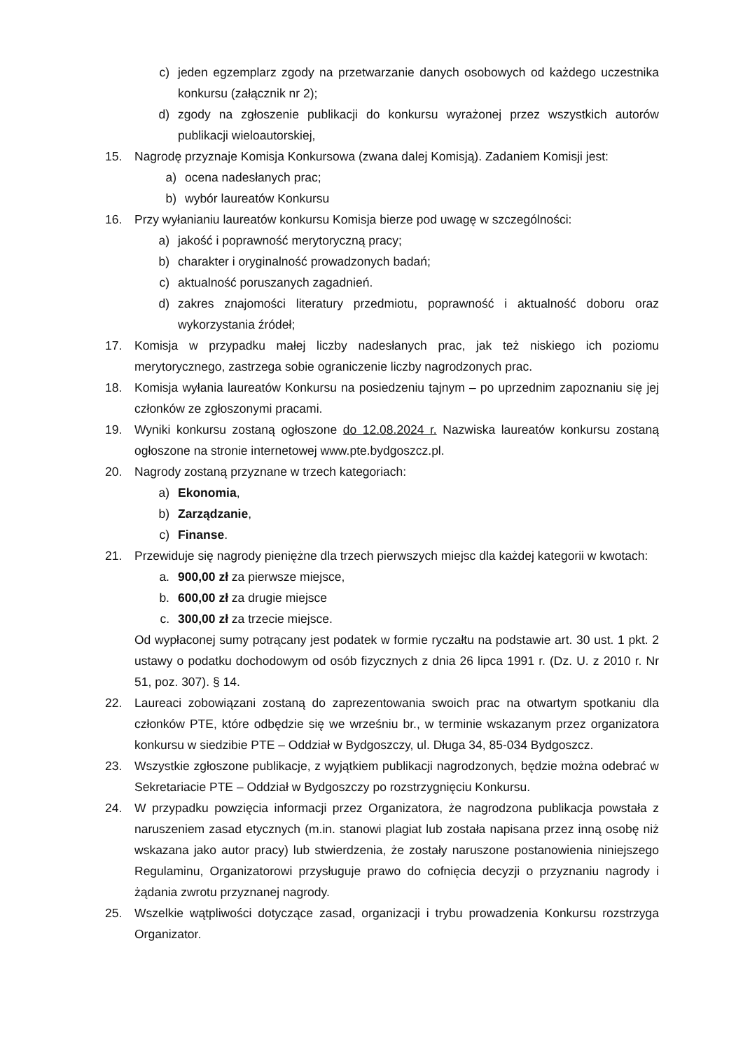c) jeden egzemplarz zgody na przetwarzanie danych osobowych od każdego uczestnika konkursu (załącznik nr 2);
d) zgody na zgłoszenie publikacji do konkursu wyrażonej przez wszystkich autorów publikacji wieloautorskiej,
15. Nagrodę przyznaje Komisja Konkursowa (zwana dalej Komisją). Zadaniem Komisji jest:
a) ocena nadesłanych prac;
b) wybór laureatów Konkursu
16. Przy wyłanianiu laureatów konkursu Komisja bierze pod uwagę w szczególności:
a) jakość i poprawność merytoryczną pracy;
b) charakter i oryginalność prowadzonych badań;
c) aktualność poruszanych zagadnień.
d) zakres znajomości literatury przedmiotu, poprawność i aktualność doboru oraz wykorzystania źródeł;
17. Komisja w przypadku małej liczby nadesłanych prac, jak też niskiego ich poziomu merytorycznego, zastrzega sobie ograniczenie liczby nagrodzonych prac.
18. Komisja wyłania laureatów Konkursu na posiedzeniu tajnym – po uprzednim zapoznaniu się jej członków ze zgłoszonymi pracami.
19. Wyniki konkursu zostaną ogłoszone do 12.08.2024 r. Nazwiska laureatów konkursu zostaną ogłoszone na stronie internetowej www.pte.bydgoszcz.pl.
20. Nagrody zostaną przyznane w trzech kategoriach:
a) Ekonomia,
b) Zarządzanie,
c) Finanse.
21. Przewiduje się nagrody pieniężne dla trzech pierwszych miejsc dla każdej kategorii w kwotach:
a. 900,00 zł za pierwsze miejsce,
b. 600,00 zł za drugie miejsce
c. 300,00 zł za trzecie miejsce.
Od wypłaconej sumy potrącany jest podatek w formie ryczałtu na podstawie art. 30 ust. 1 pkt. 2 ustawy o podatku dochodowym od osób fizycznych z dnia 26 lipca 1991 r. (Dz. U. z 2010 r. Nr 51, poz. 307). § 14.
22. Laureaci zobowiązani zostaną do zaprezentowania swoich prac na otwartym spotkaniu dla członków PTE, które odbędzie się we wrześniu br., w terminie wskazanym przez organizatora konkursu w siedzibie PTE – Oddział w Bydgoszczy, ul. Długa 34, 85-034 Bydgoszcz.
23. Wszystkie zgłoszone publikacje, z wyjątkiem publikacji nagrodzonych, będzie można odebrać w Sekretariacie PTE – Oddział w Bydgoszczy po rozstrzygnięciu Konkursu.
24. W przypadku powzięcia informacji przez Organizatora, że nagrodzona publikacja powstała z naruszeniem zasad etycznych (m.in. stanowi plagiat lub została napisana przez inną osobę niż wskazana jako autor pracy) lub stwierdzenia, że zostały naruszone postanowienia niniejszego Regulaminu, Organizatorowi przysługuje prawo do cofnięcia decyzji o przyznaniu nagrody i żądania zwrotu przyznanej nagrody.
25. Wszelkie wątpliwości dotyczące zasad, organizacji i trybu prowadzenia Konkursu rozstrzyga Organizator.